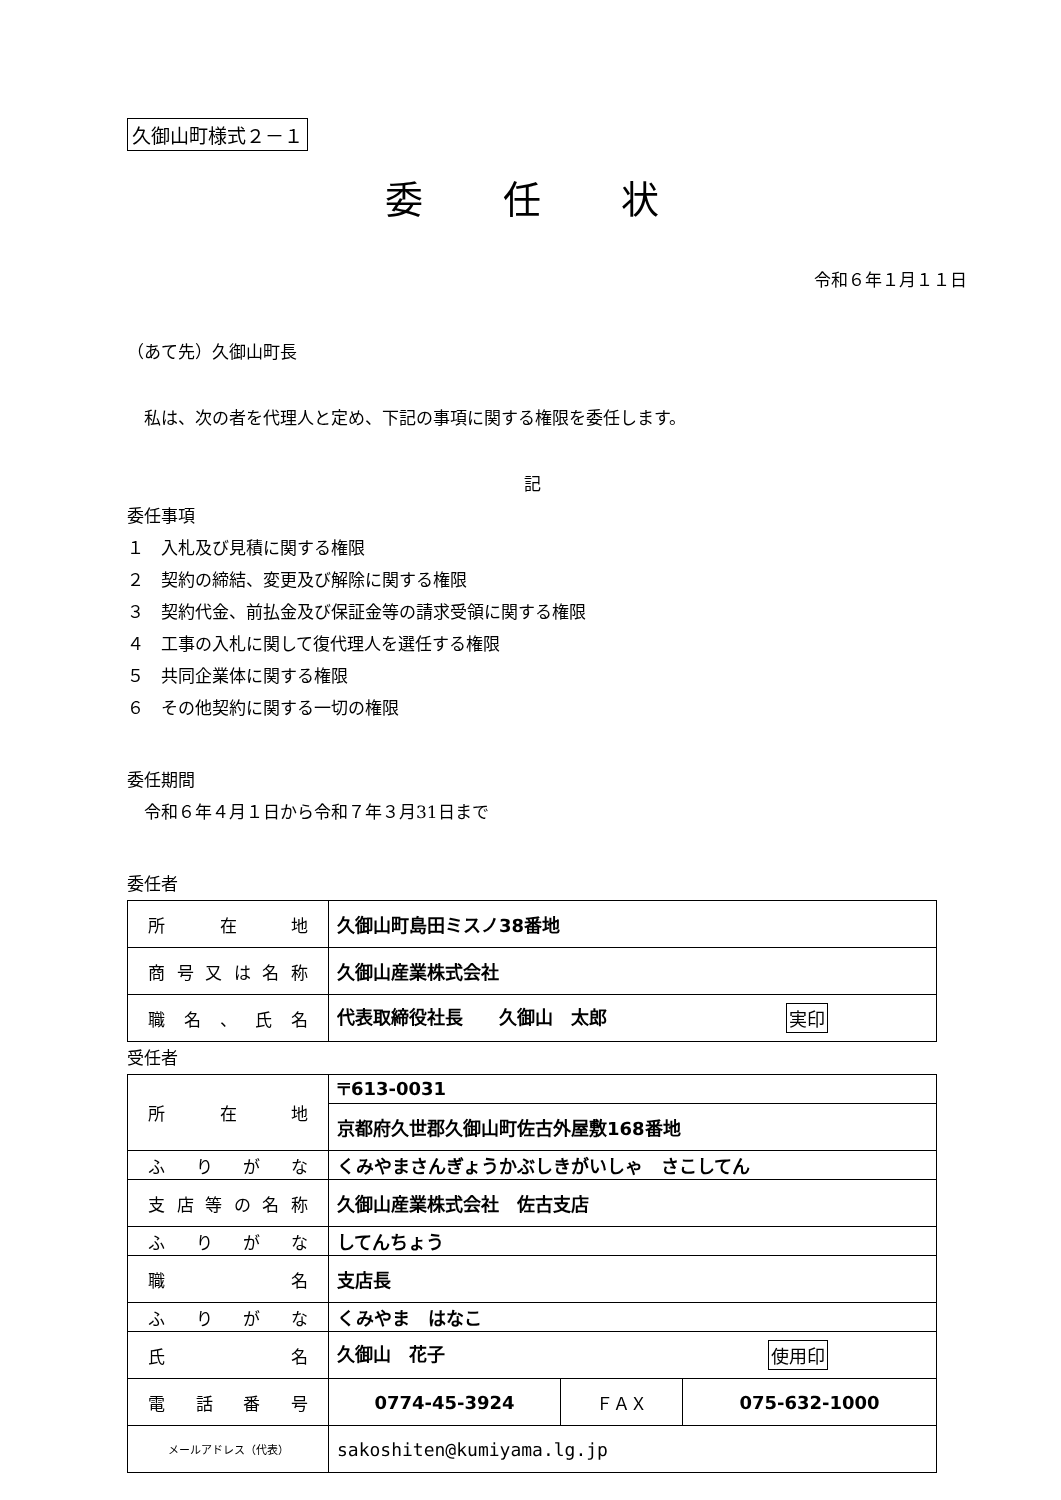久御山町様式２－１
委任状
令和６年１月１１日
（あて先）久御山町長
　私は、次の者を代理人と定め、下記の事項に関する権限を委任します。
記
委任事項
１　入札及び見積に関する権限
２　契約の締結、変更及び解除に関する権限
３　契約代金、前払金及び保証金等の請求受領に関する権限
４　工事の入札に関して復代理人を選任する権限
５　共同企業体に関する権限
６　その他契約に関する一切の権限
委任期間
　令和６年４月１日から令和７年３月31日まで
委任者
| 所在地 | 久御山町島田ミスノ38番地 |
| 商号又は名称 | 久御山産業株式会社 |
| 職名、氏名 | 代表取締役社長 久御山 太郎 実印 |
受任者
| 所在地 | 〒613-0031 | | |
| | 京都府久世郡久御山町佐古外屋敷168番地 | | |
| ふりがな | くみやまさんぎょうかぶしきがいしゃ さこしてん | | |
| 支店等の名称 | 久御山産業株式会社 佐古支店 | | |
| ふりがな | してんちょう | | |
| 職名 | 支店長 | | |
| ふりがな | くみやま はなこ | | |
| 氏名 | 久御山 花子 使用印 | | |
| 電話番号 | 0774-45-3924 | ＦＡＸ | 075-632-1000 |
| メールアドレス（代表） | sakoshiten@kumiyama.lg.jp | | |